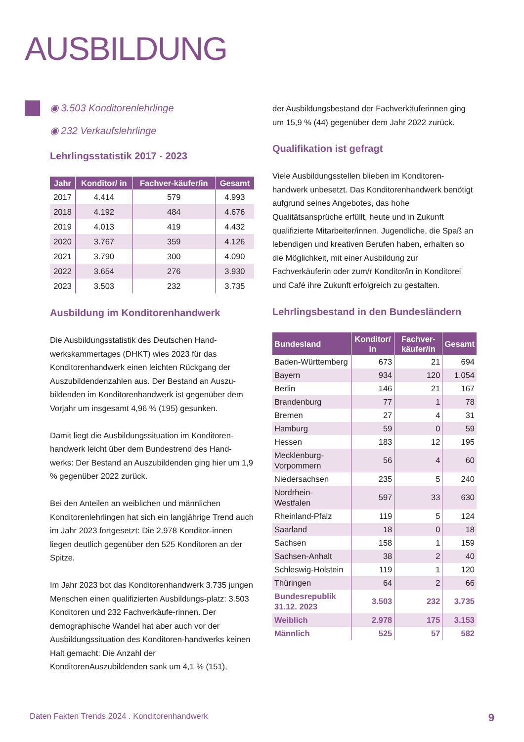AUSBILDUNG
◉ 3.503 Konditorenlehrlinge
◉ 232 Verkaufslehrlinge
Lehrlingsstatistik 2017 - 2023
| Jahr | Konditor/ in | Fachver-käufer/in | Gesamt |
| --- | --- | --- | --- |
| 2017 | 4.414 | 579 | 4.993 |
| 2018 | 4.192 | 484 | 4.676 |
| 2019 | 4.013 | 419 | 4.432 |
| 2020 | 3.767 | 359 | 4.126 |
| 2021 | 3.790 | 300 | 4.090 |
| 2022 | 3.654 | 276 | 3.930 |
| 2023 | 3.503 | 232 | 3.735 |
Ausbildung im Konditorenhandwerk
Die Ausbildungsstatistik des Deutschen Hand-werkskammertages (DHKT) wies 2023 für das Konditorenhandwerk einen leichten Rückgang der Auszubildendenzahlen aus. Der Bestand an Auszu-bildenden im Konditorenhandwerk ist gegenüber dem Vorjahr um insgesamt 4,96 % (195) gesunken.
Damit liegt die Ausbildungssituation im Konditoren-handwerk leicht über dem Bundestrend des Hand-werks: Der Bestand an Auszubildenden ging hier um 1,9 % gegenüber 2022 zurück.
Bei den Anteilen an weiblichen und männlichen Konditorenlehrlingen hat sich ein langjährige Trend auch im Jahr 2023 fortgesetzt: Die 2.978 Konditor-innen liegen deutlich gegenüber den 525 Konditoren an der Spitze.
Im Jahr 2023 bot das Konditorenhandwerk 3.735 jungen Menschen einen qualifizierten Ausbildungs-platz: 3.503 Konditoren und 232 Fachverkäufe-rinnen. Der demographische Wandel hat aber auch vor der Ausbildungssituation des Konditoren-handwerks keinen Halt gemacht: Die Anzahl der KonditorenAuszubildenden sank um 4,1 % (151),
der Ausbildungsbestand der Fachverkäuferinnen ging um 15,9 % (44) gegenüber dem Jahr 2022 zurück.
Qualifikation ist gefragt
Viele Ausbildungsstellen blieben im Konditoren-handwerk unbesetzt. Das Konditorenhandwerk benötigt aufgrund seines Angebotes, das hohe Qualitätsansprüche erfüllt, heute und in Zukunft qualifizierte Mitarbeiter/innen. Jugendliche, die Spaß an lebendigen und kreativen Berufen haben, erhalten so die Möglichkeit, mit einer Ausbildung zur Fachverkäuferin oder zum/r Konditor/in in Konditorei und Café ihre Zukunft erfolgreich zu gestalten.
Lehrlingsbestand in den Bundesländern
| Bundesland | Konditor/ in | Fachver-käufer/in | Gesamt |
| --- | --- | --- | --- |
| Baden-Württemberg | 673 | 21 | 694 |
| Bayern | 934 | 120 | 1.054 |
| Berlin | 146 | 21 | 167 |
| Brandenburg | 77 | 1 | 78 |
| Bremen | 27 | 4 | 31 |
| Hamburg | 59 | 0 | 59 |
| Hessen | 183 | 12 | 195 |
| Mecklenburg-Vorpommern | 56 | 4 | 60 |
| Niedersachsen | 235 | 5 | 240 |
| Nordrhein-Westfalen | 597 | 33 | 630 |
| Rheinland-Pfalz | 119 | 5 | 124 |
| Saarland | 18 | 0 | 18 |
| Sachsen | 158 | 1 | 159 |
| Sachsen-Anhalt | 38 | 2 | 40 |
| Schleswig-Holstein | 119 | 1 | 120 |
| Thüringen | 64 | 2 | 66 |
| Bundesrepublik 31.12. 2023 | 3.503 | 232 | 3.735 |
| Weiblich | 2.978 | 175 | 3.153 |
| Männlich | 525 | 57 | 582 |
Daten Fakten Trends 2024 . Konditorenhandwerk 9